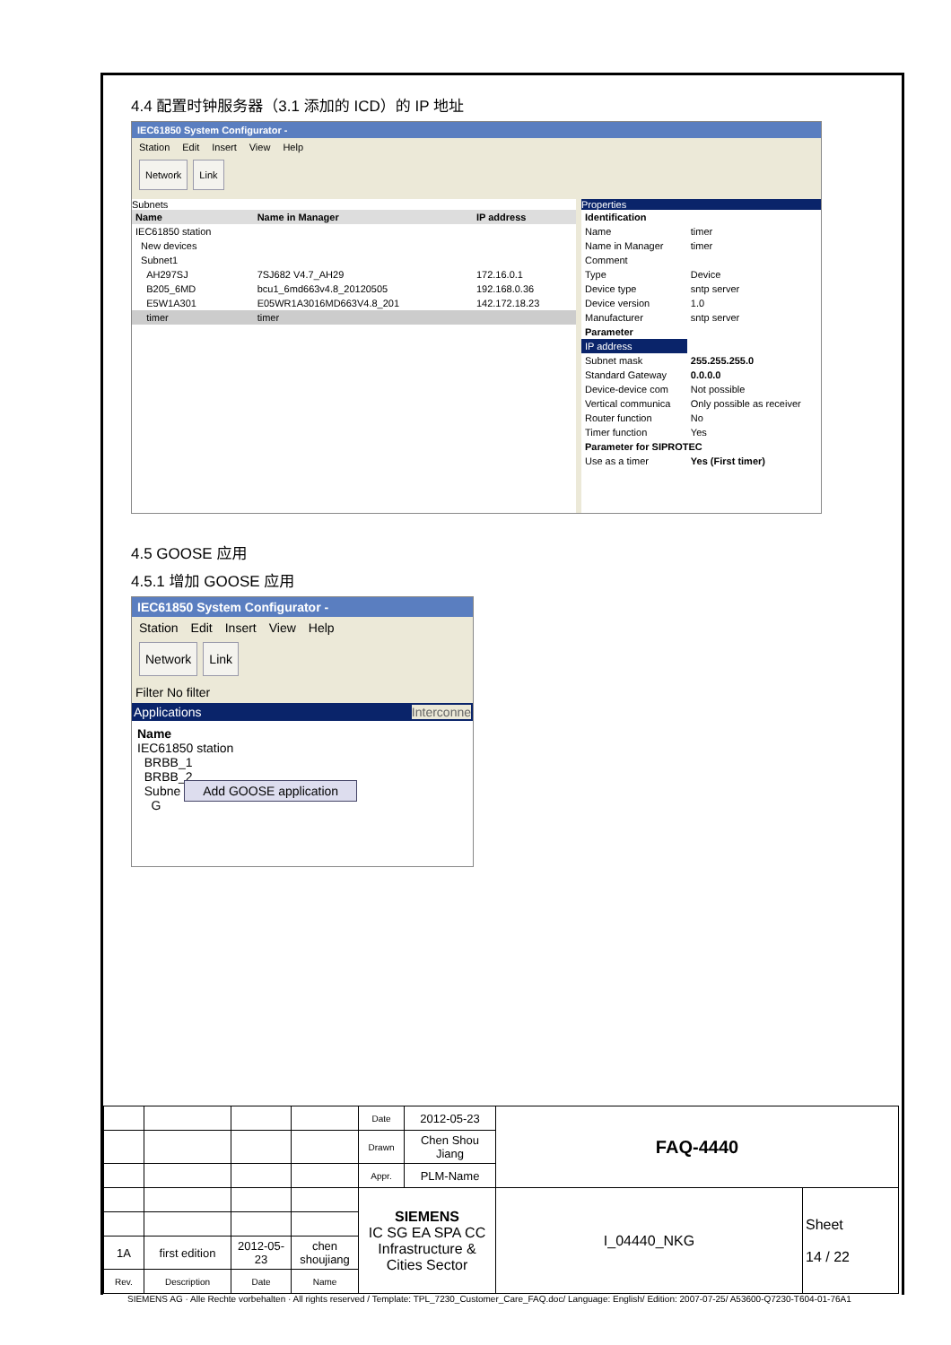4.4 配置时钟服务器（3.1 添加的 ICD）的 IP 地址
IEC61850 System Configurator -
Station Edit Insert View Help
Network Link
Subnets
| Name | Name in Manager | IP address |
| --- | --- | --- |
| IEC61850 station | | |
| New devices | | |
| Subnet1 | | |
| AH297SJ | 7SJ682 V4.7_AH29 | 172.16.0.1 |
| B205_6MD | bcu1_6md663v4.8_20120505 | 192.168.0.36 |
| E5W1A301 | E05WR1A3016MD663V4.8_201 | 142.172.18.23 |
| timer | timer | |
Properties
| Identification | |
| --- | --- |
| Name | timer |
| Name in Manager | timer |
| Comment | |
| Type | Device |
| Device type | sntp server |
| Device version | 1.0 |
| Manufacturer | sntp server |
| Parameter | |
| IP address | |
| Subnet mask | 255.255.255.0 |
| Standard Gateway | 0.0.0.0 |
| Device-device com | Not possible |
| Vertical communica | Only possible as receiver |
| Router function | No |
| Timer function | Yes |
| Parameter for SIPROTEC | |
| Use as a timer | Yes (First timer) |
4.5 GOOSE 应用
4.5.1 增加 GOOSE 应用
IEC61850 System Configurator -
Station Edit Insert View Help
Network Link
Filter No filter
Applications Interconne
Name
IEC61850 station
BRBB_1
BRBB_2
Subne Add GOOSE application
G
| | | | | Date | 2012-05-23 | FAQ-4440 | |
| | | | | Drawn | Chen Shou Jiang | | |
| | | | | Appr. | PLM-Name | | |
| | | | | SIEMENS IC SG EA SPA CC Infrastructure & Cities Sector | | I_04440_NKG | Sheet 14 / 22 |
| 1A | first edition | 2012-05-23 | chen shoujiang | | | | |
| Rev. | Description | Date | Name | | | | |
SIEMENS AG · Alle Rechte vorbehalten · All rights reserved / Template: TPL_7230_Customer_Care_FAQ.doc/ Language: English/ Edition: 2007-07-25/ A53600-Q7230-T604-01-76A1